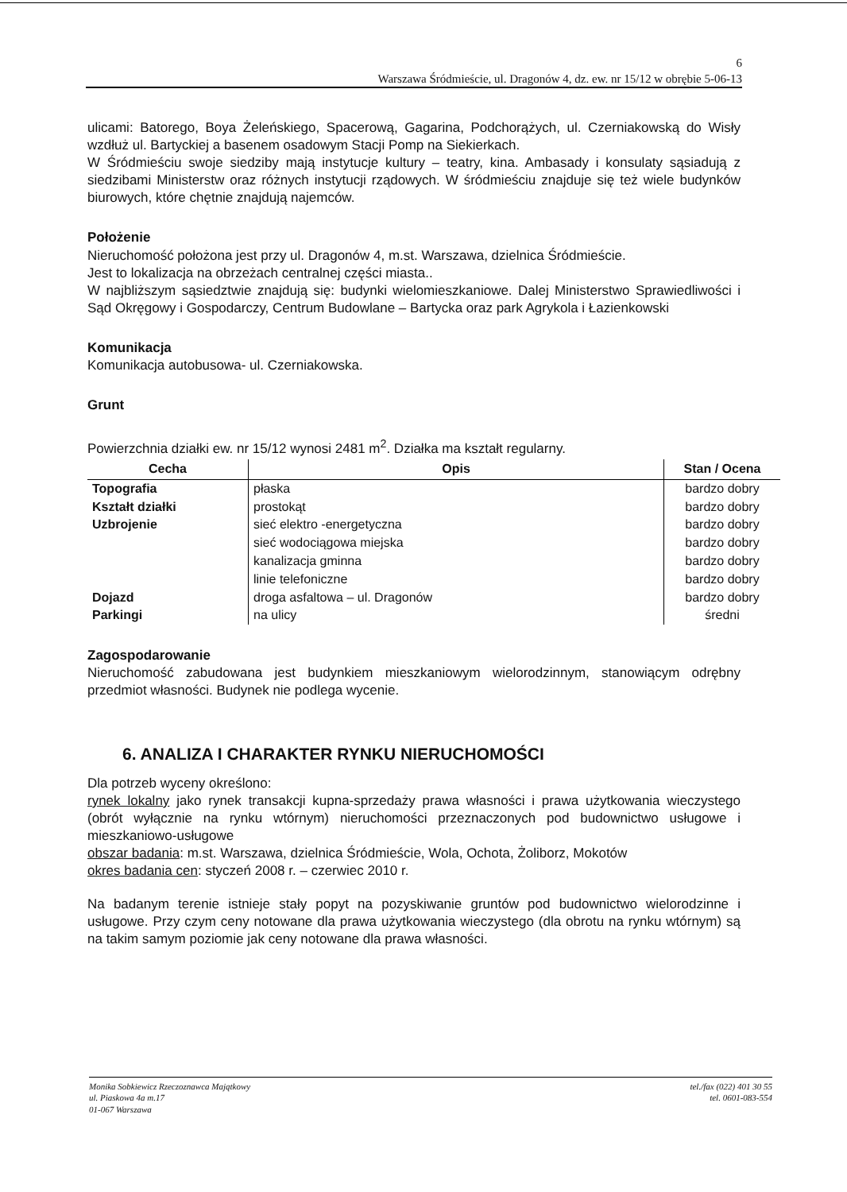6
Warszawa Śródmieście, ul. Dragonów 4, dz. ew. nr 15/12 w obrębie 5-06-13
ulicami: Batorego, Boya Żeleńskiego, Spacerową, Gagarina, Podchorążych, ul. Czerniakowską do Wisły wzdłuż ul. Bartyckiej a basenem osadowym Stacji Pomp na Siekierkach.
W Śródmieściu swoje siedziby mają instytucje kultury – teatry, kina. Ambasady i konsulaty sąsiadują z siedzibami Ministerstw oraz różnych instytucji rządowych. W śródmieściu znajduje się też wiele budynków biurowych, które chętnie znajdują najemców.
Położenie
Nieruchomość położona jest przy ul. Dragonów 4, m.st. Warszawa, dzielnica Śródmieście.
Jest to lokalizacja na obrzeżach centralnej części miasta..
W najbliższym sąsiedztwie znajdują się: budynki wielomieszkaniowe. Dalej Ministerstwo Sprawiedliwości i Sąd Okręgowy i Gospodarczy, Centrum Budowlane – Bartycka oraz park Agrykola i Łazienkowski
Komunikacja
Komunikacja autobusowa- ul. Czerniakowska.
Grunt
Powierzchnia działki ew. nr 15/12 wynosi 2481 m<sup>2</sup>. Działka ma kształt regularny.
| Cecha | Opis | Stan / Ocena |
| --- | --- | --- |
| Topografia | płaska | bardzo dobry |
| Kształt działki | prostokąt | bardzo dobry |
| Uzbrojenie | sieć elektro -energetyczna | bardzo dobry |
| | sieć wodociągowa miejska | bardzo dobry |
| | kanalizacja gminna | bardzo dobry |
| | linie telefoniczne | bardzo dobry |
| Dojazd | droga asfaltowa – ul. Dragonów | bardzo dobry |
| Parkingi | na ulicy | średni |
Zagospodarowanie
Nieruchomość zabudowana jest budynkiem mieszkaniowym wielorodzinnym, stanowiącym odrębny przedmiot własności. Budynek nie podlega wycenie.
6. ANALIZA I CHARAKTER RYNKU NIERUCHOMOŚCI
Dla potrzeb wyceny określono:
rynek lokalny jako rynek transakcji kupna-sprzedaży prawa własności i prawa użytkowania wieczystego (obrót wyłącznie na rynku wtórnym) nieruchomości przeznaczonych pod budownictwo usługowe i mieszkaniowo-usługowe
obszar badania: m.st. Warszawa, dzielnica Śródmieście, Wola, Ochota, Żoliborz, Mokotów
okres badania cen: styczeń 2008 r. – czerwiec 2010 r.
Na badanym terenie istnieje stały popyt na pozyskiwanie gruntów pod budownictwo wielorodzinne i usługowe. Przy czym ceny notowane dla prawa użytkowania wieczystego (dla obrotu na rynku wtórnym) są na takim samym poziomie jak ceny notowane dla prawa własności.
Monika Sobkiewicz Rzeczoznawca Majątkowy
ul. Piaskowa 4a m.17
01-067 Warszawa
tel./fax (022) 401 30 55
tel. 0601-083-554